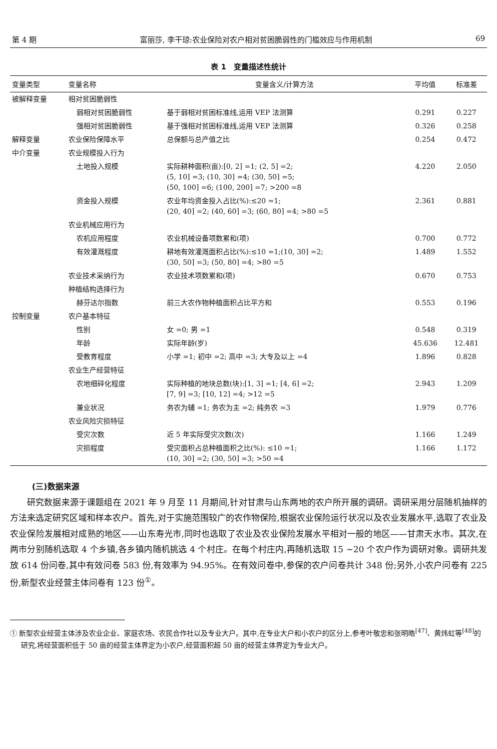第 4 期 富丽莎, 李干琼:农业保险对农户相对贫困脆弱性的门槛效应与作用机制 69
表 1　变量描述性统计
| 变量类型 | 变量名称 | 变量含义/计算方法 | 平均值 | 标准差 |
| --- | --- | --- | --- | --- |
| 被解释变量 | 相对贫困脆弱性 | | | |
| | 弱相对贫困脆弱性 | 基于弱相对贫困标准线,运用 VEP 法测算 | 0.291 | 0.227 |
| | 强相对贫困脆弱性 | 基于强相对贫困标准线,运用 VEP 法测算 | 0.326 | 0.258 |
| 解释变量 | 农业保险保障水平 | 总保额与总产值之比 | 0.254 | 0.472 |
| 中介变量 | 农业规模投入行为 | | | |
| | 土地投入规模 | 实际耕种面积(亩):[0, 2] =1; (2, 5] =2; (5, 10] =3; (10, 30] =4; (30, 50] =5; (50, 100] =6; (100, 200] =7; >200 =8 | 4.220 | 2.050 |
| | 资金投入规模 | 农业年均资金投入占比(%):≤20 =1; (20, 40] =2; (40, 60] =3; (60, 80] =4; >80 =5 | 2.361 | 0.881 |
| | 农业机械应用行为 | | | |
| | 农机应用程度 | 农业机械设备项数累和(项) | 0.700 | 0.772 |
| | 有效灌溉程度 | 耕地有效灌溉面积占比(%):≤10 =1;(10, 30] =2; (30, 50] =3; (50, 80] =4; >80 =5 | 1.489 | 1.552 |
| | 农业技术采纳行为 | 农业技术项数累和(项) | 0.670 | 0.753 |
| | 种植结构选择行为 | | | |
| | 赫芬达尔指数 | 前三大农作物种植面积占比平方和 | 0.553 | 0.196 |
| 控制变量 | 农户基本特征 | | | |
| | 性别 | 女 =0; 男 =1 | 0.548 | 0.319 |
| | 年龄 | 实际年龄(岁) | 45.636 | 12.481 |
| | 受教育程度 | 小学 =1; 初中 =2; 高中 =3; 大专及以上 =4 | 1.896 | 0.828 |
| | 农业生产经营特征 | | | |
| | 农地细碎化程度 | 实际种植的地块总数(块):[1, 3] =1; [4, 6] =2; [7, 9] =3; [10, 12] =4; >12 =5 | 2.943 | 1.209 |
| | 兼业状况 | 务农为辅 =1; 务农为主 =2; 纯务农 =3 | 1.979 | 0.776 |
| | 农业风险灾损特征 | | | |
| | 受灾次数 | 近 5 年实际受灾次数(次) | 1.166 | 1.249 |
| | 灾损程度 | 受灾面积占总种植面积之比(%): ≤10 =1; (10, 30] =2; (30, 50] =3; >50 =4 | 1.166 | 1.172 |
(三)数据来源
研究数据来源于课题组在 2021 年 9 月至 11 月期间,针对甘肃与山东两地的农户所开展的调研。调研采用分层随机抽样的方法来选定研究区域和样本农户。首先,对于实施范围较广的农作物保险,根据农业保险运行状况以及农业发展水平,选取了农业及农业保险发展相对成熟的地区——山东寿光市,同时也选取了农业及农业保险发展水平相对一般的地区——甘肃天水市。其次,在两市分别随机选取 4 个乡镇,各乡镇内随机挑选 4 个村庄。在每个村庄内,再随机选取 15 ~20 个农户作为调研对象。调研共发放 614 份问卷,其中有效问卷 583 份,有效率为 94.95%。在有效问卷中,参保的农户问卷共计 348 份;另外,小农户问卷有 225 份,新型农业经营主体问卷有 123 份<sup>①</sup>。
① 新型农业经营主体涉及农业企业、家庭农场、农民合作社以及专业大户。其中,在专业大户和小农户的区分上,参考叶敬忠和张明皓<sup>[47]</sup>、黄炜虹等<sup>[48]</sup>的研究,将经营面积低于 50 亩的经营主体界定为小农户,经营面积超 50 亩的经营主体界定为专业大户。